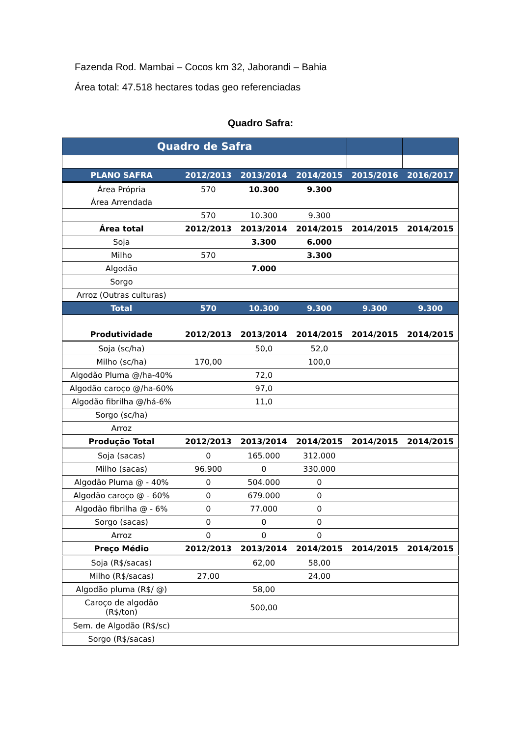Fazenda Rod. Mambai – Cocos km 32, Jaborandi – Bahia
Área total: 47.518 hectares todas geo referenciadas
Quadro Safra:
| Quadro de Safra | | | | | |
| --- | --- | --- | --- | --- | --- |
| PLANO SAFRA | 2012/2013 | 2013/2014 | 2014/2015 | 2015/2016 | 2016/2017 |
| Área Própria | 570 | 10.300 | 9.300 | | |
| Área Arrendada | | | | | |
| | 570 | 10.300 | 9.300 | | |
| Área total | 2012/2013 | 2013/2014 | 2014/2015 | 2014/2015 | 2014/2015 |
| Soja | | 3.300 | 6.000 | | |
| Milho | 570 | | 3.300 | | |
| Algodão | | 7.000 | | | |
| Sorgo | | | | | |
| Arroz (Outras culturas) | | | | | |
| Total | 570 | 10.300 | 9.300 | 9.300 | 9.300 |
| Produtividade | 2012/2013 | 2013/2014 | 2014/2015 | 2014/2015 | 2014/2015 |
| Soja (sc/ha) | | 50,0 | 52,0 | | |
| Milho (sc/ha) | 170,00 | | 100,0 | | |
| Algodão Pluma @/ha-40% | | 72,0 | | | |
| Algodão caroço @/ha-60% | | 97,0 | | | |
| Algodão fibrilha @/há-6% | | 11,0 | | | |
| Sorgo (sc/ha) | | | | | |
| Arroz | | | | | |
| Produção Total | 2012/2013 | 2013/2014 | 2014/2015 | 2014/2015 | 2014/2015 |
| Soja (sacas) | 0 | 165.000 | 312.000 | | |
| Milho (sacas) | 96.900 | 0 | 330.000 | | |
| Algodão Pluma @ - 40% | 0 | 504.000 | 0 | | |
| Algodão caroço @ - 60% | 0 | 679.000 | 0 | | |
| Algodão fibrilha @ - 6% | 0 | 77.000 | 0 | | |
| Sorgo (sacas) | 0 | 0 | 0 | | |
| Arroz | 0 | 0 | 0 | | |
| Preço Médio | 2012/2013 | 2013/2014 | 2014/2015 | 2014/2015 | 2014/2015 |
| Soja (R$/sacas) | | 62,00 | 58,00 | | |
| Milho (R$/sacas) | 27,00 | | 24,00 | | |
| Algodão pluma (R$/ @) | | 58,00 | | | |
| Caroço de algodão (R$/ton) | | 500,00 | | | |
| Sem. de Algodão (R$/sc) | | | | | |
| Sorgo (R$/sacas) | | | | | |